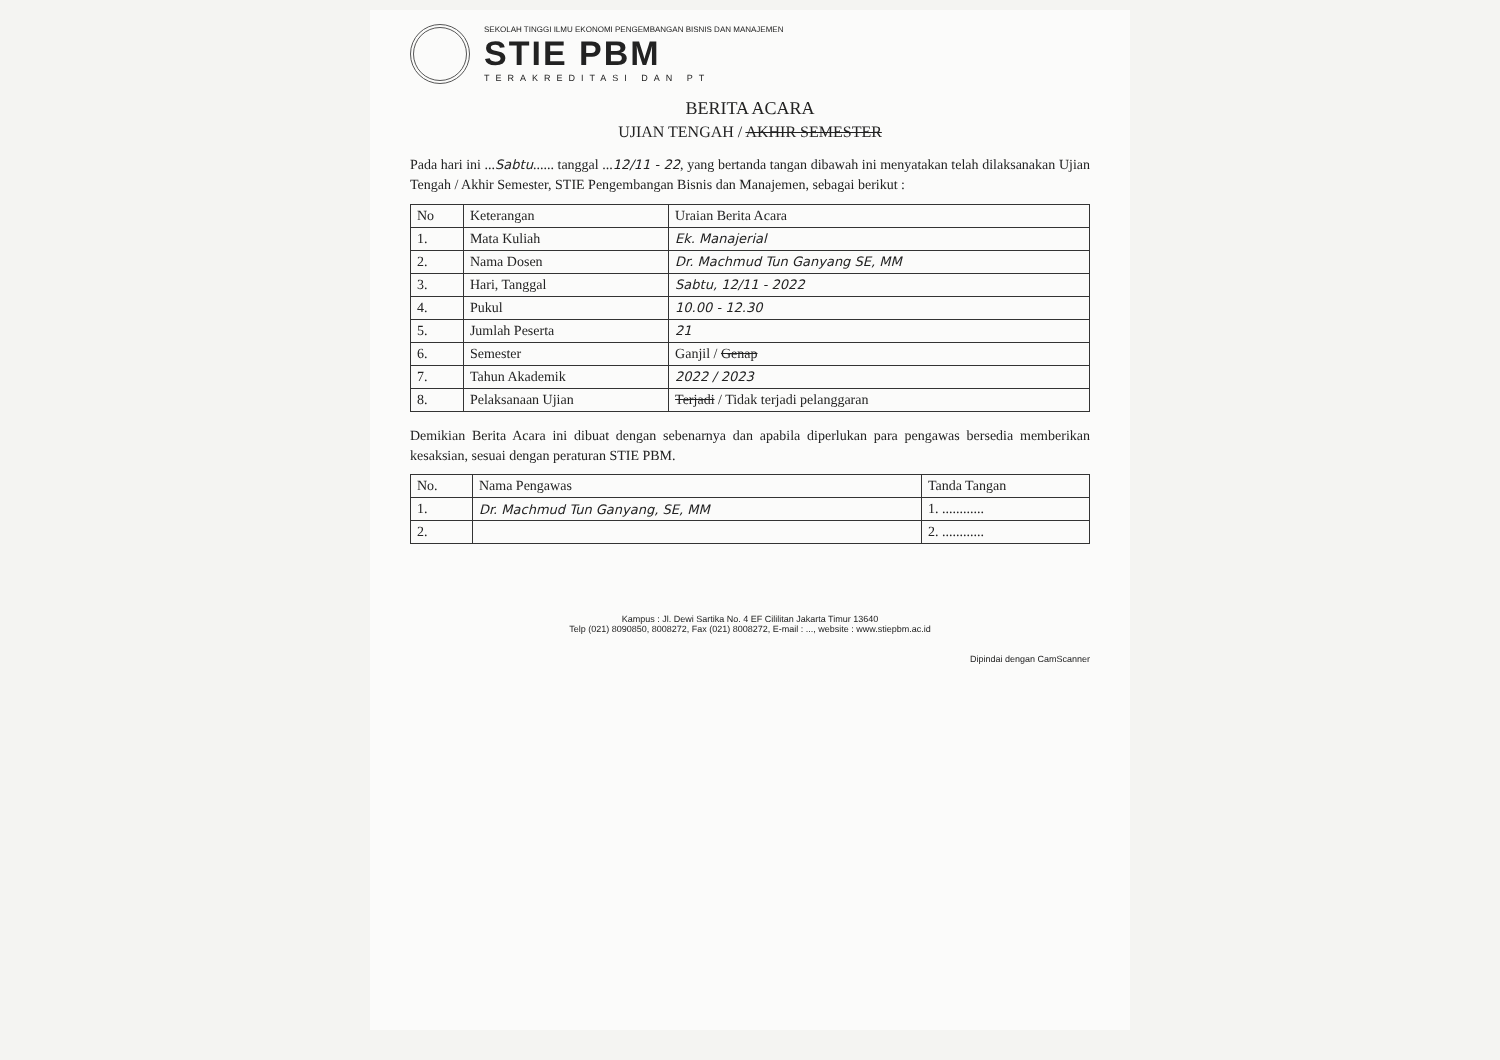SEKOLAH TINGGI ILMU EKONOMI PENGEMBANGAN BISNIS DAN MANAJEMEN
STIE PBM
TERAKREDITASI DAN PT
BERITA ACARA
UJIAN TENGAH / AKHIR SEMESTER
Pada hari ini ...Sabtu...... tanggal ...12/11 - 22, yang bertanda tangan dibawah ini menyatakan telah dilaksanakan Ujian Tengah / Akhir Semester, STIE Pengembangan Bisnis dan Manajemen, sebagai berikut :
| No | Keterangan | Uraian Berita Acara |
| --- | --- | --- |
| 1. | Mata Kuliah | Ek. Manajerial |
| 2. | Nama Dosen | Dr. Machmud Tun Ganyang SE, MM |
| 3. | Hari, Tanggal | Sabtu, 12/11 - 2022 |
| 4. | Pukul | 10.00 - 12.30 |
| 5. | Jumlah Peserta | 21 |
| 6. | Semester | Ganjil / Genap |
| 7. | Tahun Akademik | 2022 / 2023 |
| 8. | Pelaksanaan Ujian | Terjadi / Tidak terjadi pelanggaran |
Demikian Berita Acara ini dibuat dengan sebenarnya dan apabila diperlukan para pengawas bersedia memberikan kesaksian, sesuai dengan peraturan STIE PBM.
| No. | Nama Pengawas | Tanda Tangan |
| --- | --- | --- |
| 1. | Dr. Machmud Tun Ganyang, SE, MM | 1. ............ |
| 2. | | 2. ............ |
Kampus : Jl. Dewi Sartika No. 4 EF Cililitan Jakarta Timur 13640
Telp (021) 8090850, 8008272, Fax (021) 8008272, E-mail : ..., website : www.stiepbm.ac.id
Dipindai dengan CamScanner